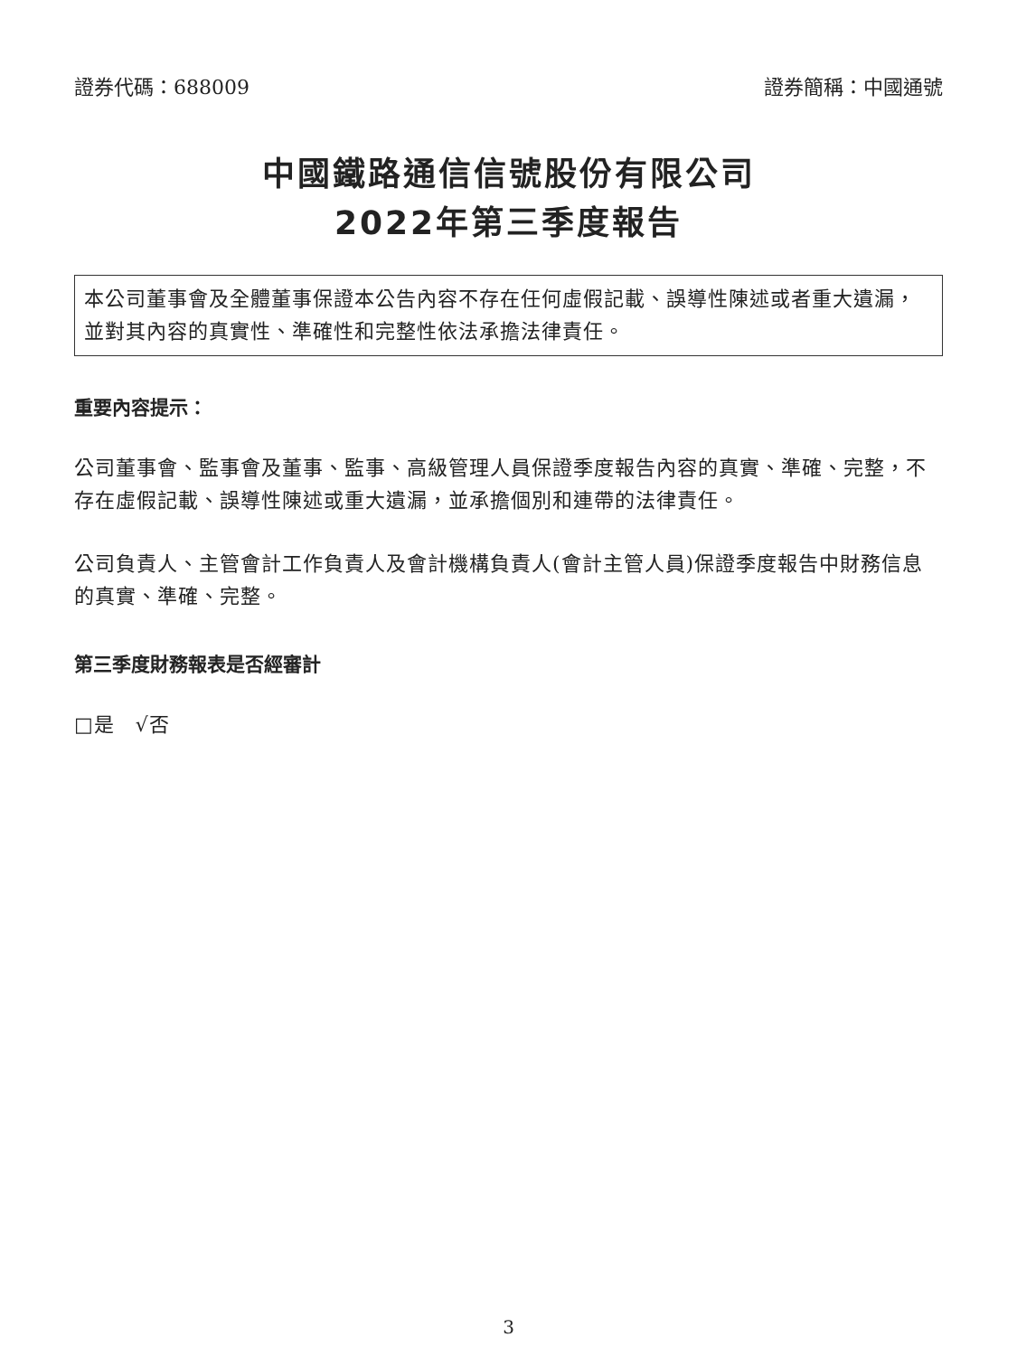證券代碼：688009 證券簡稱：中國通號
中國鐵路通信信號股份有限公司
2022年第三季度報告
本公司董事會及全體董事保證本公告內容不存在任何虛假記載、誤導性陳述或者重大遺漏，並對其內容的真實性、準確性和完整性依法承擔法律責任。
重要內容提示：
公司董事會、監事會及董事、監事、高級管理人員保證季度報告內容的真實、準確、完整，不存在虛假記載、誤導性陳述或重大遺漏，並承擔個別和連帶的法律責任。
公司負責人、主管會計工作負責人及會計機構負責人(會計主管人員)保證季度報告中財務信息的真實、準確、完整。
第三季度財務報表是否經審計
□是　√否
3